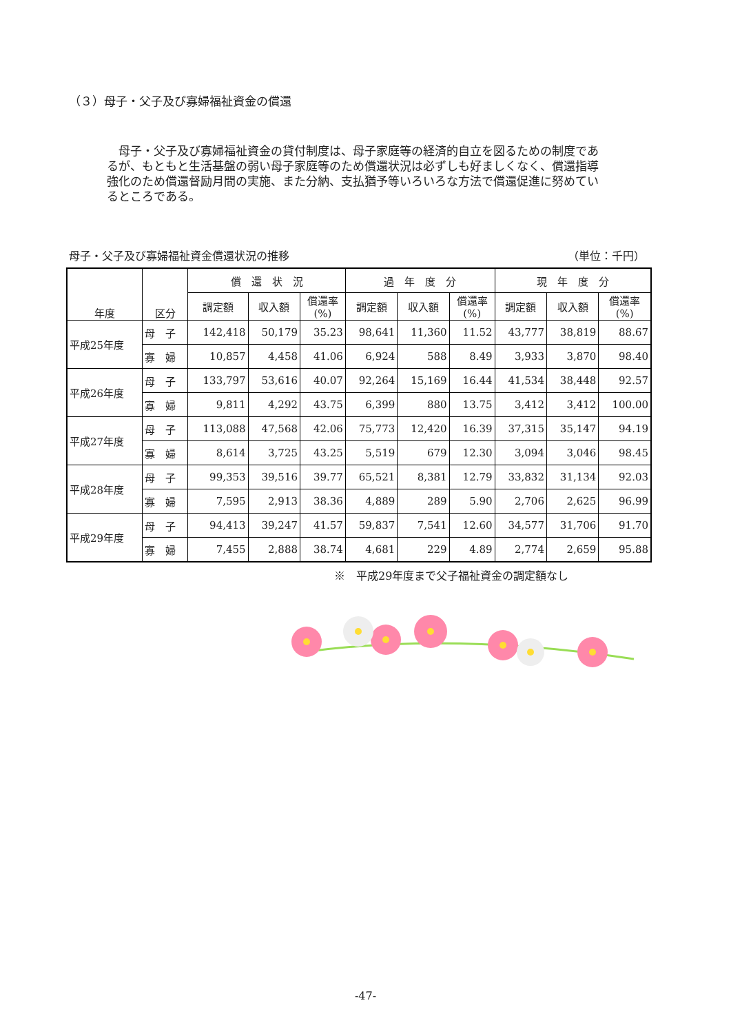（３）母子・父子及び寡婦福祉資金の償還
母子・父子及び寡婦福祉資金の貸付制度は、母子家庭等の経済的自立を図るための制度であるが、もともと生活基盤の弱い母子家庭等のため償還状況は必ずしも好ましくなく、償還指導強化のため償還督励月間の実施、また分納、支払猶予等いろいろな方法で償還促進に努めているところである。
母子・父子及び寡婦福祉資金償還状況の推移 （単位：千円）
| 年度 | 区分 | 償 還 状 況 | | | 過 年 度 分 | | | 現 年 度 分 | | |
| --- | --- | --- | --- | --- | --- | --- | --- | --- | --- | --- |
| | | 調定額 | 収入額 | 償還率 (%) | 調定額 | 収入額 | 償還率 (%) | 調定額 | 収入額 | 償還率 (%) |
| 平成25年度 | 母 子 | 142,418 | 50,179 | 35.23 | 98,641 | 11,360 | 11.52 | 43,777 | 38,819 | 88.67 |
| | 寡 婦 | 10,857 | 4,458 | 41.06 | 6,924 | 588 | 8.49 | 3,933 | 3,870 | 98.40 |
| 平成26年度 | 母 子 | 133,797 | 53,616 | 40.07 | 92,264 | 15,169 | 16.44 | 41,534 | 38,448 | 92.57 |
| | 寡 婦 | 9,811 | 4,292 | 43.75 | 6,399 | 880 | 13.75 | 3,412 | 3,412 | 100.00 |
| 平成27年度 | 母 子 | 113,088 | 47,568 | 42.06 | 75,773 | 12,420 | 16.39 | 37,315 | 35,147 | 94.19 |
| | 寡 婦 | 8,614 | 3,725 | 43.25 | 5,519 | 679 | 12.30 | 3,094 | 3,046 | 98.45 |
| 平成28年度 | 母 子 | 99,353 | 39,516 | 39.77 | 65,521 | 8,381 | 12.79 | 33,832 | 31,134 | 92.03 |
| | 寡 婦 | 7,595 | 2,913 | 38.36 | 4,889 | 289 | 5.90 | 2,706 | 2,625 | 96.99 |
| 平成29年度 | 母 子 | 94,413 | 39,247 | 41.57 | 59,837 | 7,541 | 12.60 | 34,577 | 31,706 | 91.70 |
| | 寡 婦 | 7,455 | 2,888 | 38.74 | 4,681 | 229 | 4.89 | 2,774 | 2,659 | 95.88 |
※　平成29年度まで父子福祉資金の調定額なし
-47-